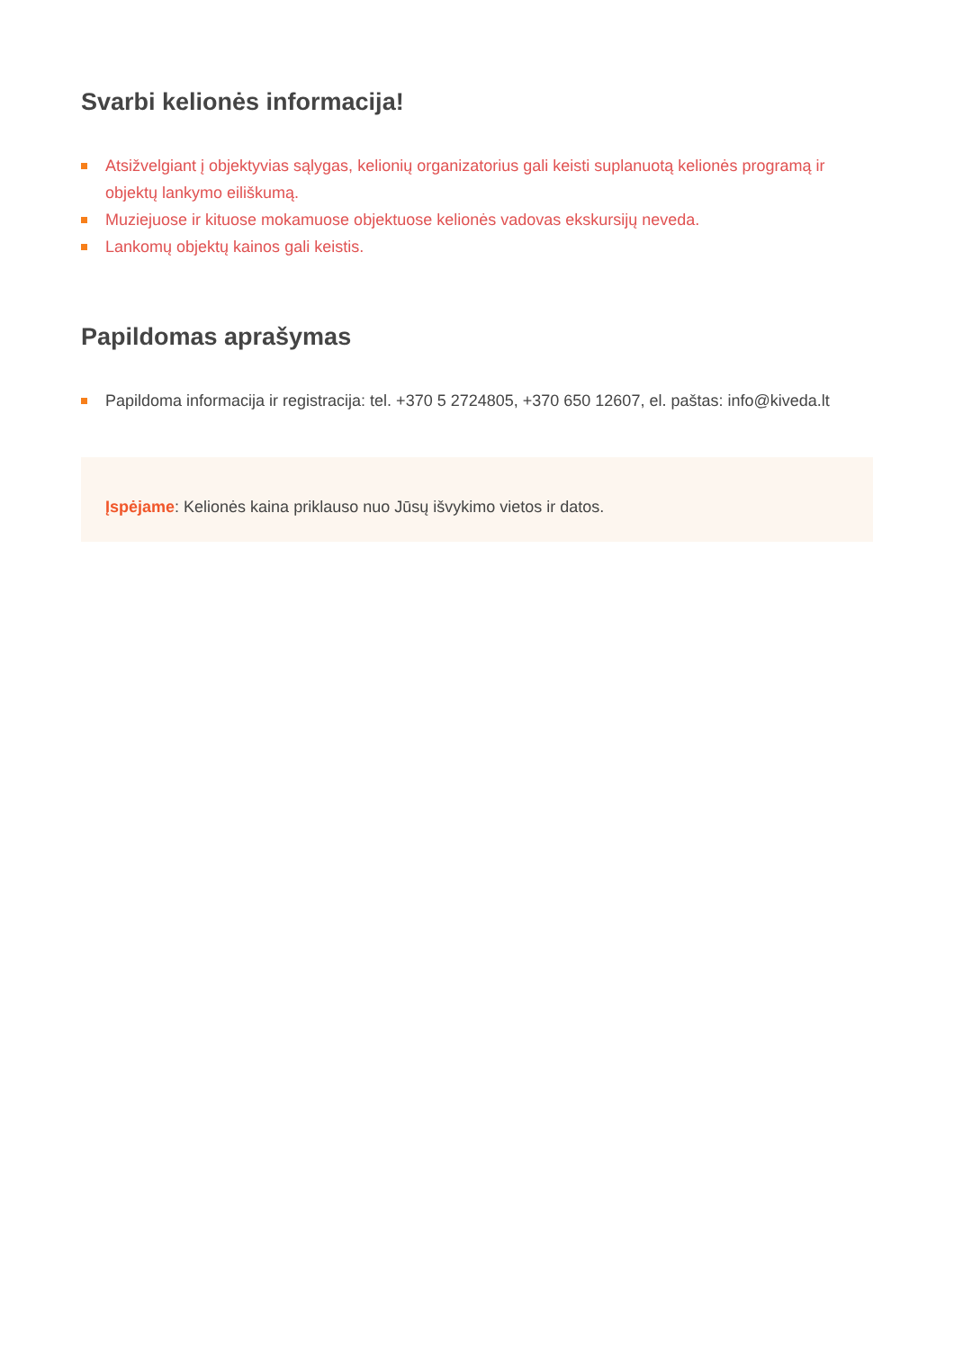Svarbi kelionės informacija!
Atsižvelgiant į objektyvias sąlygas, kelionių organizatorius gali keisti suplanuotą kelionės programą ir objektų lankymo eiliškumą.
Muziejuose ir kituose mokamuose objektuose kelionės vadovas ekskursijų neveda.
Lankomų objektų kainos gali keistis.
Papildomas aprašymas
Papildoma informacija ir registracija: tel. +370 5 2724805, +370 650 12607, el. paštas: info@kiveda.lt
Įspėjame: Kelionės kaina priklauso nuo Jūsų išvykimo vietos ir datos.